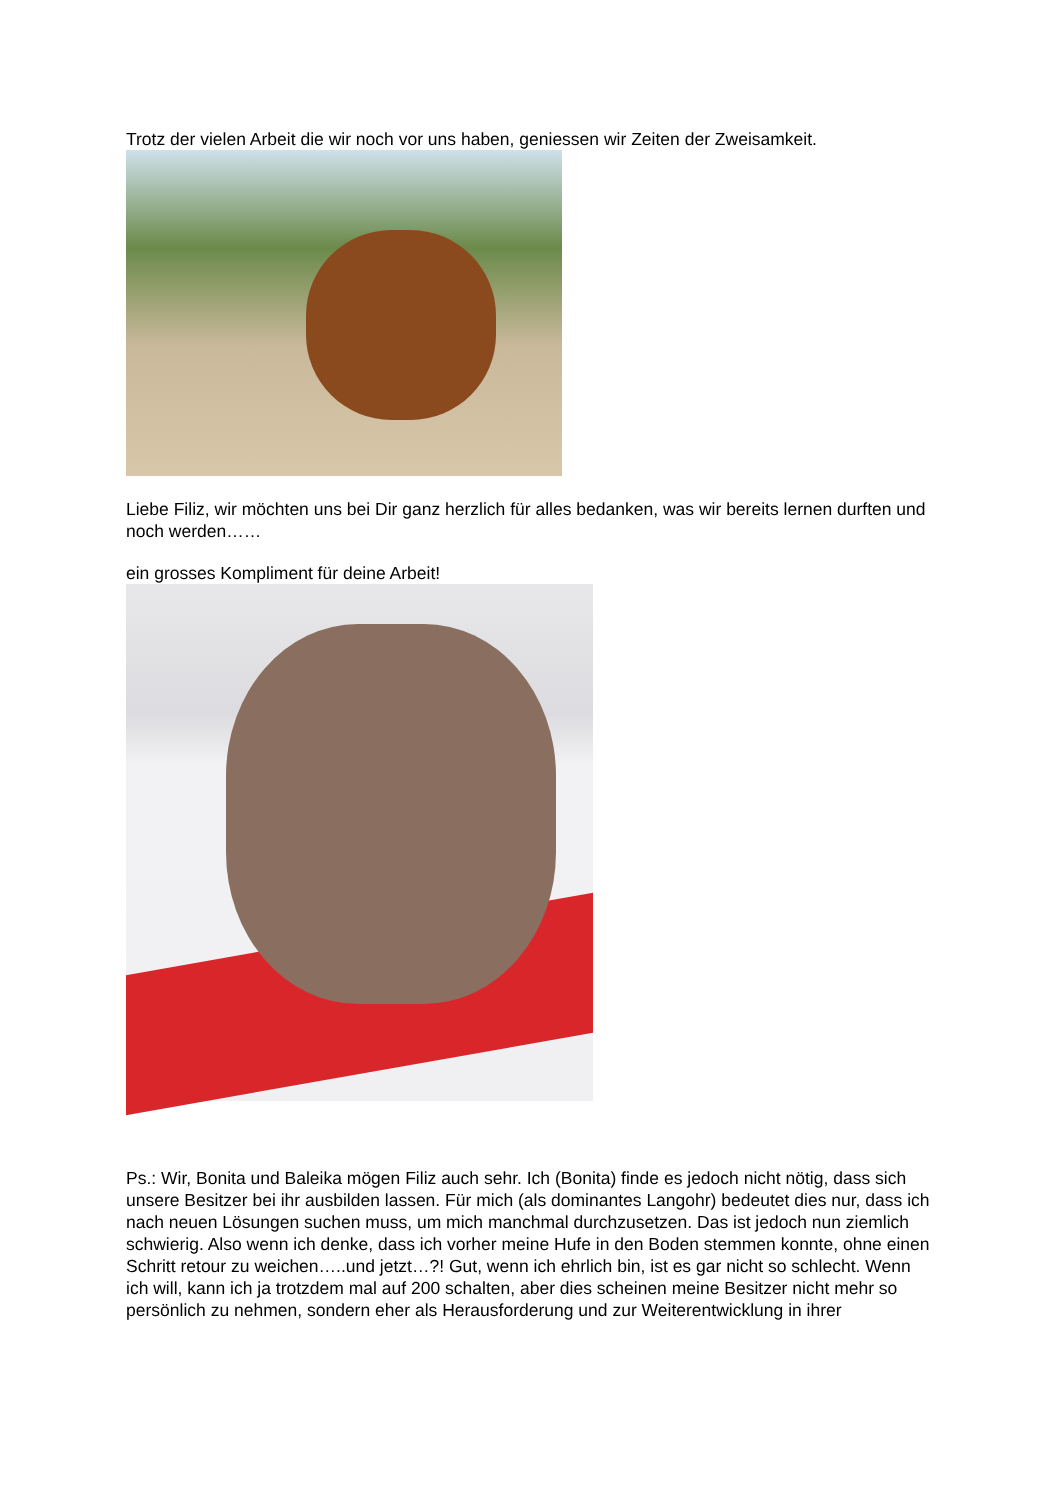Trotz der vielen Arbeit die wir noch vor uns haben, geniessen wir Zeiten der Zweisamkeit.
Liebe Filiz, wir möchten uns bei Dir ganz herzlich für alles bedanken, was wir bereits lernen durften und noch werden……
ein grosses Kompliment für deine Arbeit!
Ps.: Wir, Bonita und Baleika mögen Filiz auch sehr. Ich (Bonita) finde es jedoch nicht nötig, dass sich unsere Besitzer bei ihr ausbilden lassen. Für mich (als dominantes Langohr) bedeutet dies nur, dass ich nach neuen Lösungen suchen muss, um mich manchmal durchzusetzen. Das ist jedoch nun ziemlich schwierig. Also wenn ich denke, dass ich vorher meine Hufe in den Boden stemmen konnte, ohne einen Schritt retour zu weichen…..und jetzt…?! Gut, wenn ich ehrlich bin, ist es gar nicht so schlecht. Wenn ich will, kann ich ja trotzdem mal auf 200 schalten, aber dies scheinen meine Besitzer nicht mehr so persönlich zu nehmen, sondern eher als Herausforderung und zur Weiterentwicklung in ihrer